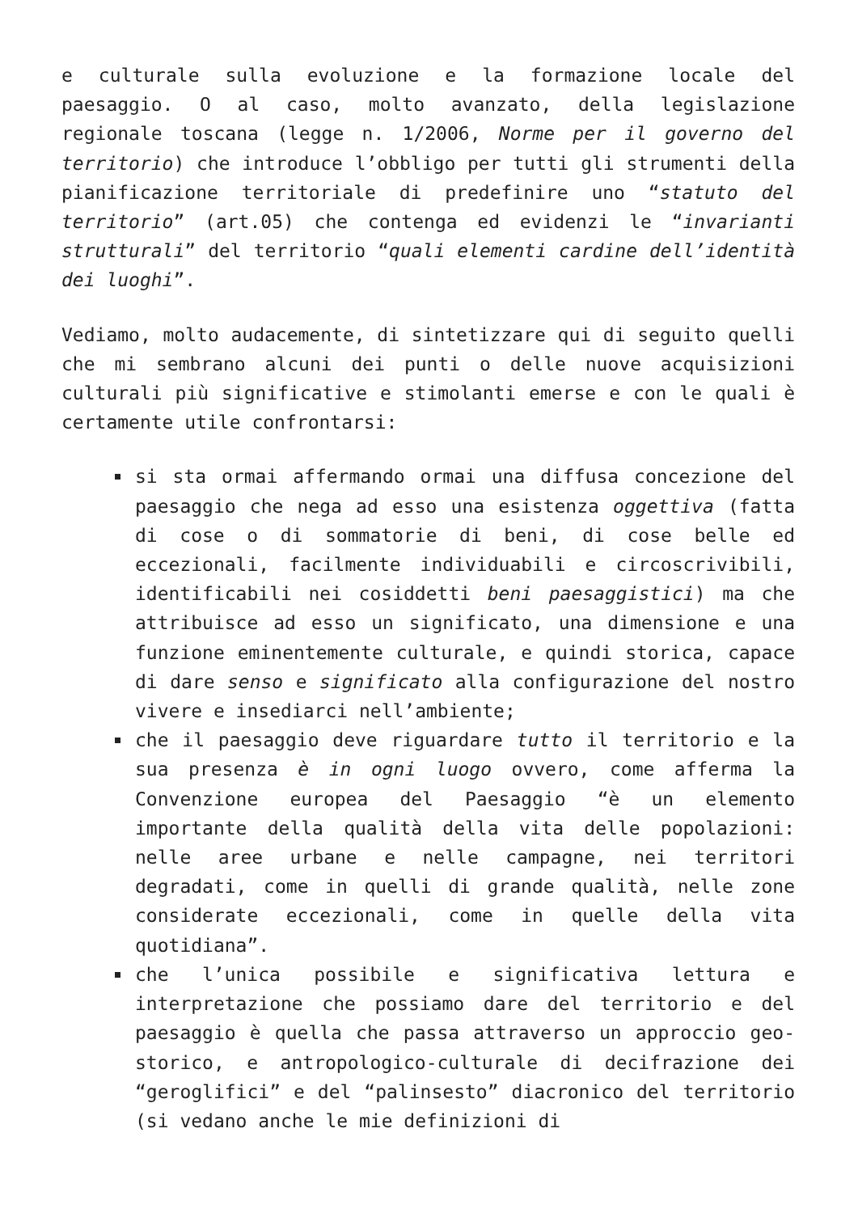e culturale sulla evoluzione e la formazione locale del paesaggio. O al caso, molto avanzato, della legislazione regionale toscana (legge n. 1/2006, Norme per il governo del territorio) che introduce l’obbligo per tutti gli strumenti della pianificazione territoriale di predefinire uno “statuto del territorio” (art.05) che contenga ed evidenzi le “invarianti strutturali” del territorio “quali elementi cardine dell’identità dei luoghi”.
Vediamo, molto audacemente, di sintetizzare qui di seguito quelli che mi sembrano alcuni dei punti o delle nuove acquisizioni culturali più significative e stimolanti emerse e con le quali è certamente utile confrontarsi:
si sta ormai affermando ormai una diffusa concezione del paesaggio che nega ad esso una esistenza oggettiva (fatta di cose o di sommatorie di beni, di cose belle ed eccezionali, facilmente individuabili e circoscrivibili, identificabili nei cosiddetti beni paesaggistici) ma che attribuisce ad esso un significato, una dimensione e una funzione eminentemente culturale, e quindi storica, capace di dare senso e significato alla configurazione del nostro vivere e insediarci nell’ambiente;
che il paesaggio deve riguardare tutto il territorio e la sua presenza è in ogni luogo ovvero, come afferma la Convenzione europea del Paesaggio “è un elemento importante della qualità della vita delle popolazioni: nelle aree urbane e nelle campagne, nei territori degradati, come in quelli di grande qualità, nelle zone considerate eccezionali, come in quelle della vita quotidiana”.
che l’unica possibile e significativa lettura e interpretazione che possiamo dare del territorio e del paesaggio è quella che passa attraverso un approccio geo-storico, e antropologico-culturale di decifrazione dei “geroglifici” e del “palinsesto” diacronico del territorio (si vedano anche le mie definizioni di